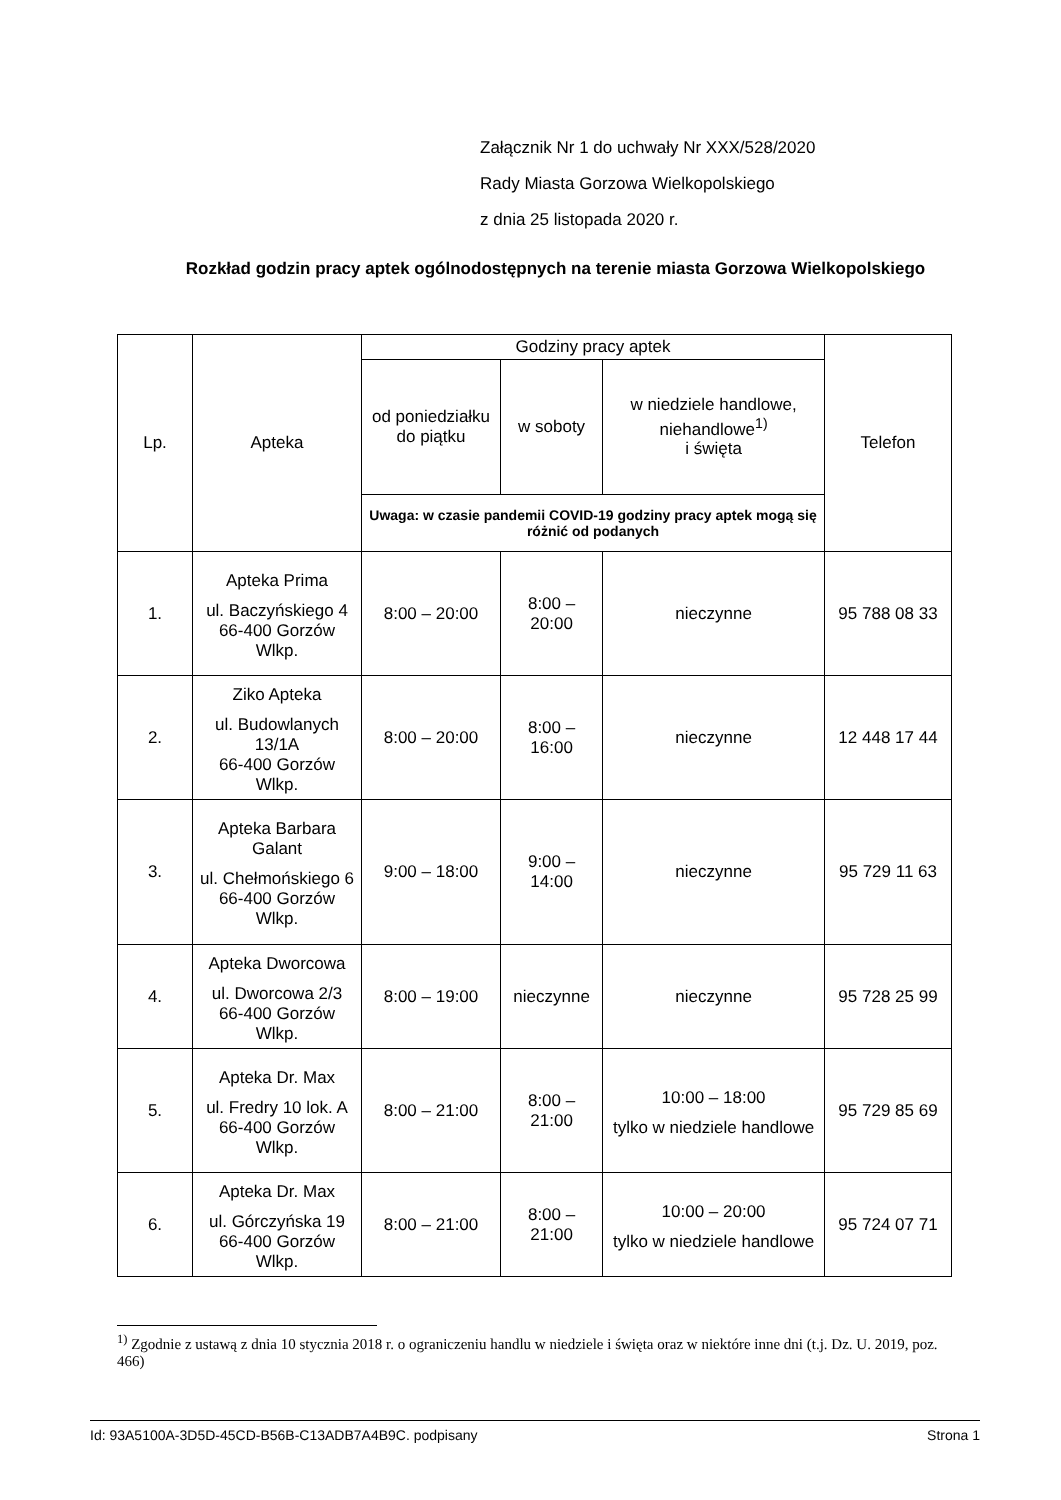Załącznik Nr 1 do uchwały Nr XXX/528/2020
Rady Miasta Gorzowa Wielkopolskiego
z dnia 25 listopada 2020 r.
Rozkład godzin pracy aptek ogólnodostępnych na terenie miasta Gorzowa Wielkopolskiego
| Lp. | Apteka | Godziny pracy aptek | | | Telefon |
| --- | --- | --- | --- | --- | --- |
| | | od poniedziałku do piątku | w soboty | w niedziele handlowe, niehandlowe<sup>1)</sup> i święta | |
| | | Uwaga: w czasie pandemii COVID-19 godziny pracy aptek mogą się różnić od podanych | | | |
| 1. | Apteka Prima ul. Baczyńskiego 4 66-400 Gorzów Wlkp. | 8:00 – 20:00 | 8:00 – 20:00 | nieczynne | 95 788 08 33 |
| 2. | Ziko Apteka ul. Budowlanych 13/1A 66-400 Gorzów Wlkp. | 8:00 – 20:00 | 8:00 – 16:00 | nieczynne | 12 448 17 44 |
| 3. | Apteka Barbara Galant ul. Chełmońskiego 6 66-400 Gorzów Wlkp. | 9:00 – 18:00 | 9:00 – 14:00 | nieczynne | 95 729 11 63 |
| 4. | Apteka Dworcowa ul. Dworcowa 2/3 66-400 Gorzów Wlkp. | 8:00 – 19:00 | nieczynne | nieczynne | 95 728 25 99 |
| 5. | Apteka Dr. Max ul. Fredry 10 lok. A 66-400 Gorzów Wlkp. | 8:00 – 21:00 | 8:00 – 21:00 | 10:00 – 18:00 tylko w niedziele handlowe | 95 729 85 69 |
| 6. | Apteka Dr. Max ul. Górczyńska 19 66-400 Gorzów Wlkp. | 8:00 – 21:00 | 8:00 – 21:00 | 10:00 – 20:00 tylko w niedziele handlowe | 95 724 07 71 |
<sup>1)</sup> Zgodnie z ustawą z dnia 10 stycznia 2018 r. o ograniczeniu handlu w niedziele i święta oraz w niektóre inne dni (t.j. Dz. U. 2019, poz. 466)
Id: 93A5100A-3D5D-45CD-B56B-C13ADB7A4B9C. podpisany Strona 1